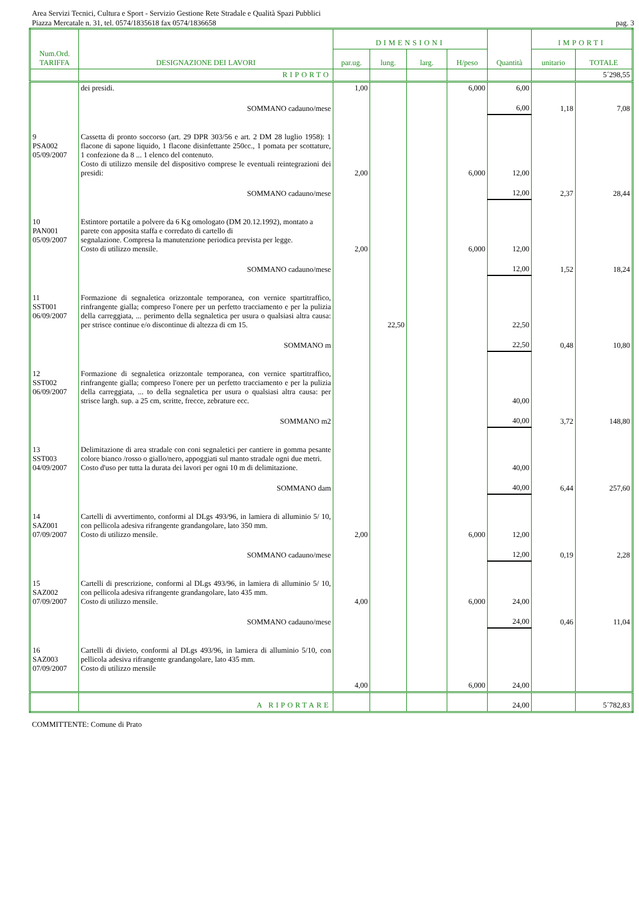Area Servizi Tecnici, Cultura e Sport - Servizio Gestione Rete Stradale e Qualità Spazi Pubblici
Piazza Mercatale n. 31, tel. 0574/1835618 fax 0574/1836658 pag. 3
| Num.Ord. TARIFFA | DESIGNAZIONE DEI LAVORI | DIMENSIONI | | | | Quantità | IMPORTI | |
| --- | --- | --- | --- | --- | --- | --- | --- | --- |
| | | par.ug. | lung. | larg. | H/peso | | unitario | TOTALE |
| | RIPORTO | | | | | | | 5´298,55 |
| | dei presidi. | 1,00 | | | 6,000 | 6,00 | | |
| | SOMMANO cadauno/mese | | | | | 6,00 | 1,18 | 7,08 |
| 9 PSA002 05/09/2007 | Cassetta di pronto soccorso (art. 29 DPR 303/56 e art. 2 DM 28 luglio 1958): 1 flacone di sapone liquido, 1 flacone disinfettante 250cc., 1 pomata per scottature, 1 confezione da 8 ... 1 elenco del contenuto. Costo di utilizzo mensile del dispositivo comprese le eventuali reintegrazioni dei presidi: | 2,00 | | | 6,000 | 12,00 | | |
| | SOMMANO cadauno/mese | | | | | 12,00 | 2,37 | 28,44 |
| 10 PAN001 05/09/2007 | Estintore portatile a polvere da 6 Kg omologato (DM 20.12.1992), montato a parete con apposita staffa e corredato di cartello di segnalazione. Compresa la manutenzione periodica prevista per legge. Costo di utilizzo mensile. | 2,00 | | | 6,000 | 12,00 | | |
| | SOMMANO cadauno/mese | | | | | 12,00 | 1,52 | 18,24 |
| 11 SST001 06/09/2007 | Formazione di segnaletica orizzontale temporanea, con vernice spartitraffico, rinfrangente gialla; compreso l'onere per un perfetto tracciamento e per la pulizia della carreggiata, ... perimento della segnaletica per usura o qualsiasi altra causa: per strisce continue e/o discontinue di altezza di cm 15. | | 22,50 | | | 22,50 | | |
| | SOMMANO m | | | | | 22,50 | 0,48 | 10,80 |
| 12 SST002 06/09/2007 | Formazione di segnaletica orizzontale temporanea, con vernice spartitraffico, rinfrangente gialla; compreso l'onere per un perfetto tracciamento e per la pulizia della carreggiata, ... to della segnaletica per usura o qualsiasi altra causa: per strisce largh. sup. a 25 cm, scritte, frecce, zebrature ecc. | | | | | 40,00 | | |
| | SOMMANO m2 | | | | | 40,00 | 3,72 | 148,80 |
| 13 SST003 04/09/2007 | Delimitazione di area stradale con coni segnaletici per cantiere in gomma pesante colore bianco /rosso o giallo/nero, appoggiati sul manto stradale ogni due metri. Costo d'uso per tutta la durata dei lavori per ogni 10 m di delimitazione. | | | | | 40,00 | | |
| | SOMMANO dam | | | | | 40,00 | 6,44 | 257,60 |
| 14 SAZ001 07/09/2007 | Cartelli di avvertimento, conformi al DLgs 493/96, in lamiera di alluminio 5/ 10, con pellicola adesiva rifrangente grandangolare, lato 350 mm. Costo di utilizzo mensile. | 2,00 | | | 6,000 | 12,00 | | |
| | SOMMANO cadauno/mese | | | | | 12,00 | 0,19 | 2,28 |
| 15 SAZ002 07/09/2007 | Cartelli di prescrizione, conformi al DLgs 493/96, in lamiera di alluminio 5/ 10, con pellicola adesiva rifrangente grandangolare, lato 435 mm. Costo di utilizzo mensile. | 4,00 | | | 6,000 | 24,00 | | |
| | SOMMANO cadauno/mese | | | | | 24,00 | 0,46 | 11,04 |
| 16 SAZ003 07/09/2007 | Cartelli di divieto, conformi al DLgs 493/96, in lamiera di alluminio 5/10, con pellicola adesiva rifrangente grandangolare, lato 435 mm. Costo di utilizzo mensile | 4,00 | | | 6,000 | 24,00 | | |
| | A RIPORTARE | | | | | 24,00 | | 5´782,83 |
COMMITTENTE: Comune di Prato